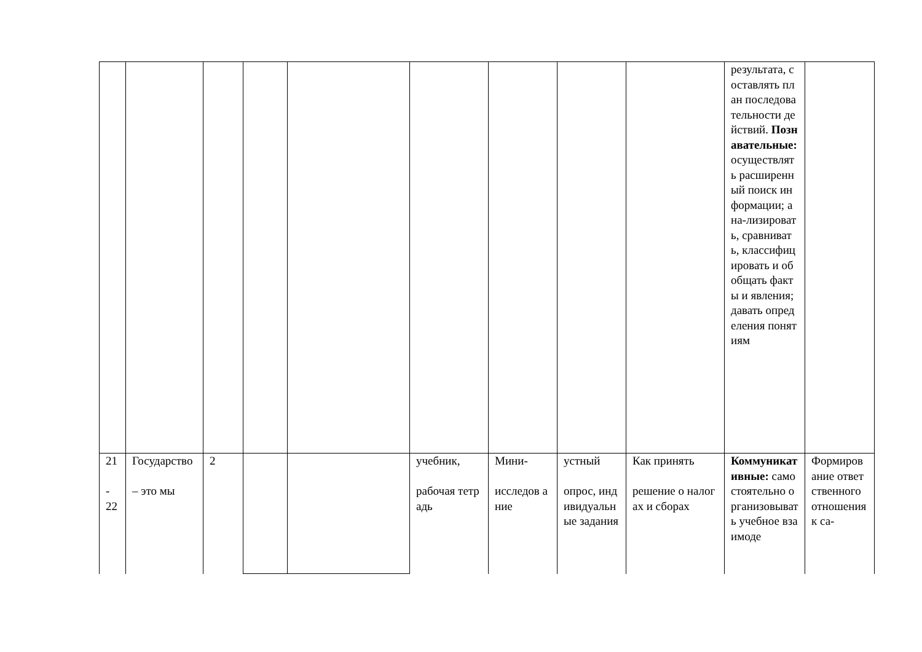| | | | | | | | | | результата, составлять план последовательности действий. Познавательные: осуществлять расширенный поиск информации; ана-лизировать, сравнивать, классифицировать и обобщать факты и явления; давать определения понятиям | |
| 21 - 22 | Государство – это мы | 2 | | | учебник, рабочая тетрадь | Мини- исследов а ние | устный опрос, индивидуальные задания | Как принять решение о налогах и сборах | Коммуникативные: самостоятельно организовывать учебное взаимоде | Формирование ответственного отношения к са- |